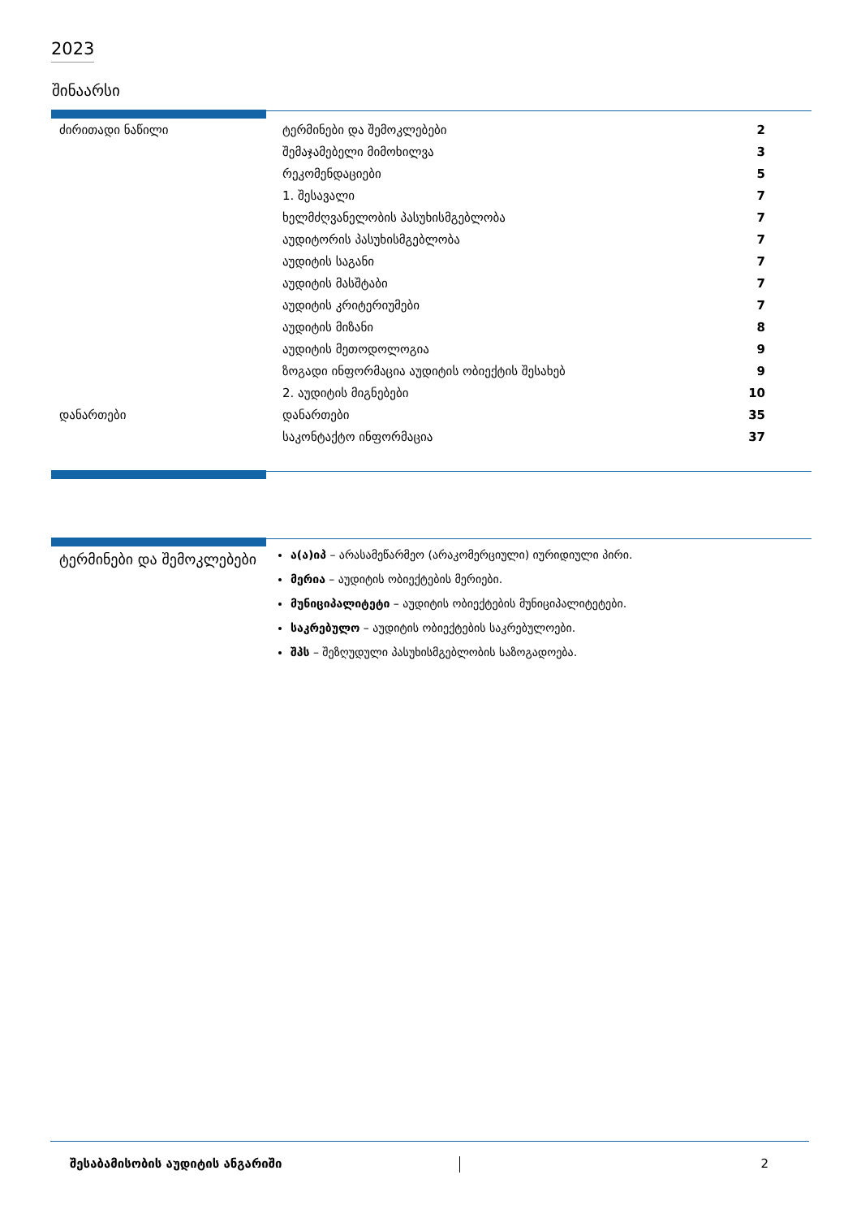2023
შინაარსი
| ძირითადი ნაწილი | ტერმინები და შემოკლებები | 2 |
| | შემაჯამებელი მიმოხილვა | 3 |
| | რეკომენდაციები | 5 |
| | 1. შესავალი | 7 |
| | ხელმძღვანელობის პასუხისმგებლობა | 7 |
| | აუდიტორის პასუხისმგებლობა | 7 |
| | აუდიტის საგანი | 7 |
| | აუდიტის მასშტაბი | 7 |
| | აუდიტის კრიტერიუმები | 7 |
| | აუდიტის მიზანი | 8 |
| | აუდიტის მეთოდოლოგია | 9 |
| | ზოგადი ინფორმაცია აუდიტის ობიექტის შესახებ | 9 |
| | 2. აუდიტის მიგნებები | 10 |
| დანართები | დანართები | 35 |
| | საკონტაქტო ინფორმაცია | 37 |
ტერმინები და შემოკლებები
ა(ა)იპ – არასამეწარმეო (არაკომერციული) იურიდიული პირი.
მერია – აუდიტის ობიექტების მერიები.
მუნიციპალიტეტი – აუდიტის ობიექტების მუნიციპალიტეტები.
საკრებულო – აუდიტის ობიექტების საკრებულოები.
შპს – შეზღუდული პასუხისმგებლობის საზოგადოება.
შესაბამისობის აუდიტის ანგარიში 2